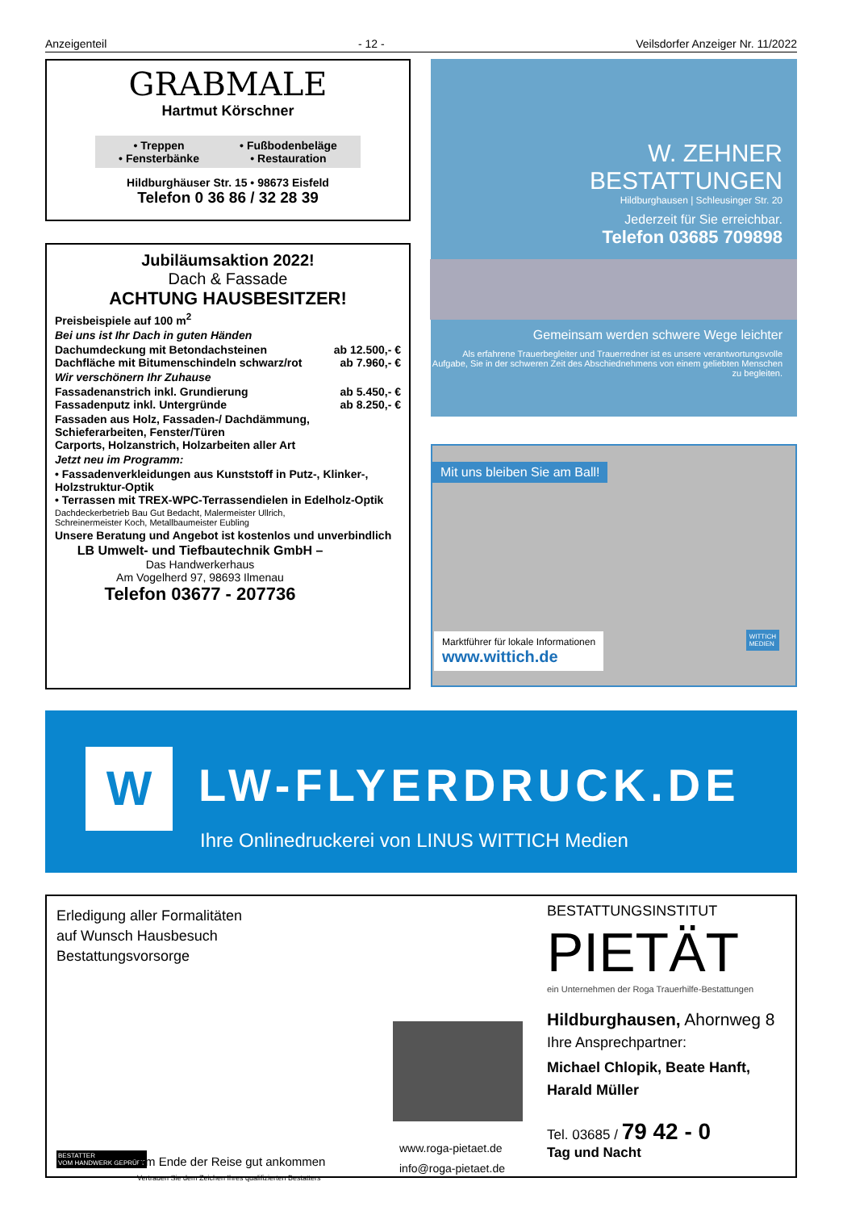Anzeigenteil - 12 - Veilsdorfer Anzeiger Nr. 11/2022
GRABMALE
Hartmut Körschner
• Treppen
• Fensterbänke
• Fußbodenbeläge
• Restauration
Hildburghäuser Str. 15 • 98673 Eisfeld
Telefon 0 36 86 / 32 28 39
Jubiläumsaktion 2022!
Dach & Fassade
ACHTUNG HAUSBESITZER!
Preisbeispiele auf 100 m<sup>2</sup>
Bei uns ist Ihr Dach in guten Händen
Dachumdeckung mit Betondachsteinen ab 12.500,- €
Dachfläche mit Bitumenschindeln schwarz/rot ab 7.960,- €
Wir verschönern Ihr Zuhause
Fassadenanstrich inkl. Grundierung ab 5.450,- €
Fassadenputz inkl. Untergründe ab 8.250,- €
Fassaden aus Holz, Fassaden-/ Dachdämmung,
Schieferarbeiten, Fenster/Türen
Carports, Holzanstrich, Holzarbeiten aller Art
Jetzt neu im Programm:
• Fassadenverkleidungen aus Kunststoff in Putz-, Klinker-, Holzstruktur-Optik
• Terrassen mit TREX-WPC-Terrassendielen in Edelholz-Optik
Dachdeckerbetrieb Bau Gut Bedacht, Malermeister Ullrich,
Schreinermeister Koch, Metallbaumeister Eubling
Unsere Beratung und Angebot ist kostenlos und unverbindlich
LB Umwelt- und Tiefbautechnik GmbH –
Das Handwerkerhaus
Am Vogelherd 97, 98693 Ilmenau
Telefon 03677 - 207736
W. ZEHNER
BESTATTUNGEN
Hildburghausen | Schleusinger Str. 20
Jederzeit für Sie erreichbar.
Telefon 03685 709898
Gemeinsam werden schwere Wege leichter
Als erfahrene Trauerbegleiter und Trauerredner ist es unsere verantwortungsvolle Aufgabe, Sie in der schweren Zeit des Abschiednehmens von einem geliebten Menschen zu begleiten.
Mit uns bleiben Sie am Ball!
Marktführer für lokale Informationen
www.wittich.de
WITTICH
MEDIEN
W LW-FLYERDRUCK.DE
Ihre Onlinedruckerei von LINUS WITTICH Medien
Erledigung aller Formalitäten
auf Wunsch Hausbesuch
Bestattungsvorsorge
BESTATTER
VOM HANDWERK GEPRÜFT
Am Ende der Reise gut ankommen
Vertrauen Sie dem Zeichen Ihres qualifizierten Bestatters
www.roga-pietaet.de
info@roga-pietaet.de
BESTATTUNGSINSTITUT
PIETÄT
ein Unternehmen der Roga Trauerhilfe-Bestattungen
Hildburghausen, Ahornweg 8
Ihre Ansprechpartner:
Michael Chlopik, Beate Hanft,
Harald Müller
Tel. 03685 / 79 42 - 0
Tag und Nacht